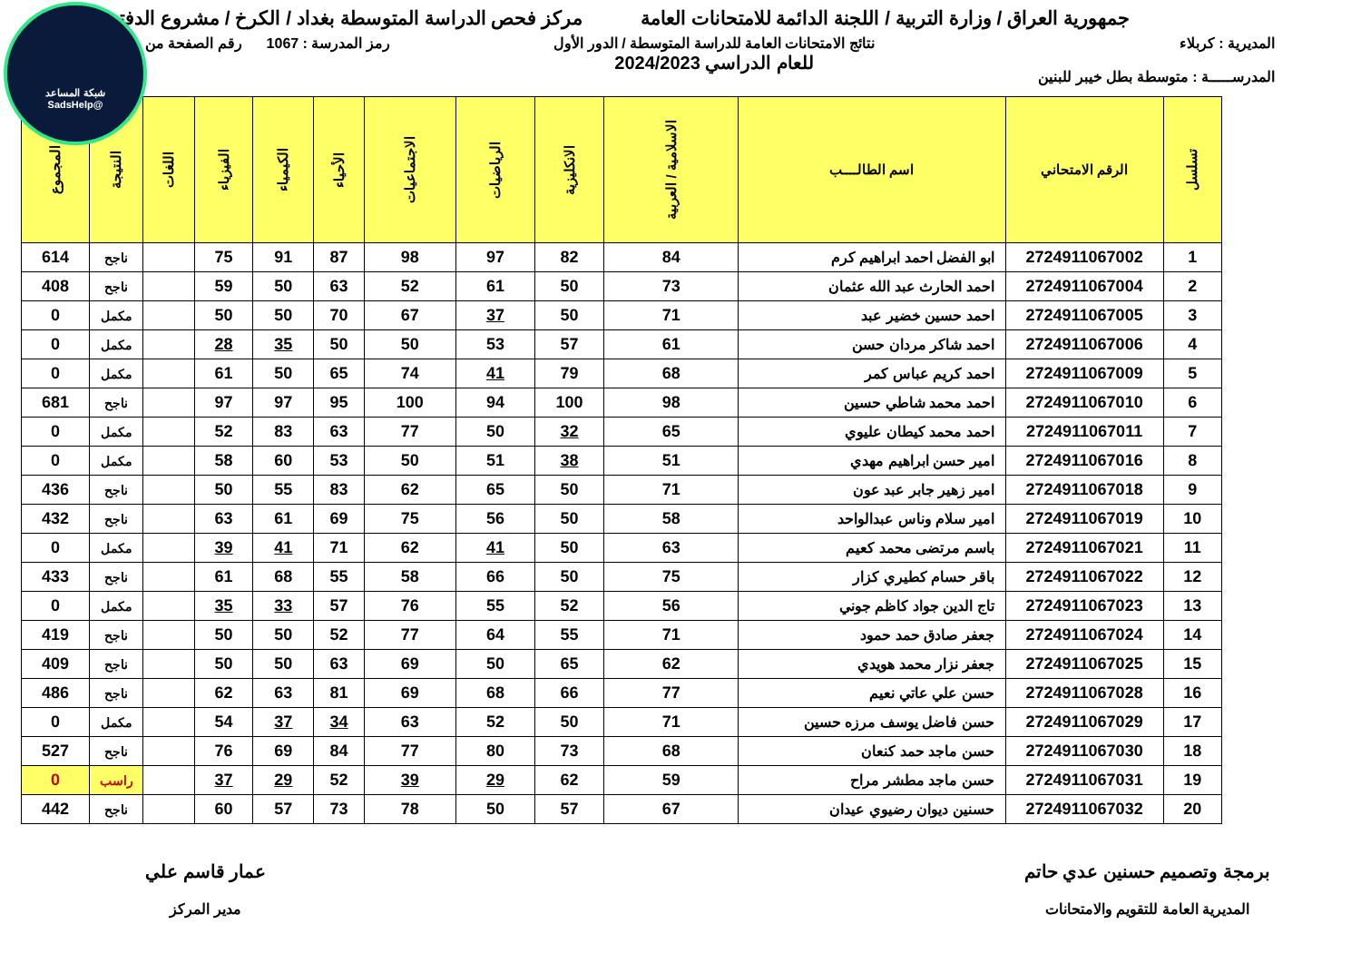شبكة المساعد
@SadsHelp
جمهورية العراق / وزارة التربية / اللجنة الدائمة للامتحانات العامة
مركز فحص الدراسة المتوسطة بغداد / الكرخ / مشروع الدفتر
المديرية : كربلاء
المدرســـــة : متوسطة بطل خيبر للبنين
نتائج الامتحانات العامة للدراسة المتوسطة / الدور الأول
للعام الدراسي 2024/2023
رمز المدرسة : 1067 رقم الصفحة من
| تسلسل | الرقم الامتحاني | اسم الطالــــب | الاسلامية / العربية | الانكليزية | الرياضيات | الاجتماعيات | الأحياء | الكيمياء | الفيزياء | اللغات | النتيجة | المجموع |
| --- | --- | --- | --- | --- | --- | --- | --- | --- | --- | --- | --- | --- |
| 1 | 2724911067002 | ابو الفضل احمد ابراهيم كرم | 84 | 82 | 97 | 98 | 87 | 91 | 75 | | ناجح | 614 |
| 2 | 2724911067004 | احمد الحارث عبد الله عثمان | 73 | 50 | 61 | 52 | 63 | 50 | 59 | | ناجح | 408 |
| 3 | 2724911067005 | احمد حسين خضير عبد | 71 | 50 | 37 | 67 | 70 | 50 | 50 | | مكمل | 0 |
| 4 | 2724911067006 | احمد شاكر مردان حسن | 61 | 57 | 53 | 50 | 50 | 35 | 28 | | مكمل | 0 |
| 5 | 2724911067009 | احمد كريم عباس كمر | 68 | 79 | 41 | 74 | 65 | 50 | 61 | | مكمل | 0 |
| 6 | 2724911067010 | احمد محمد شاطي حسين | 98 | 100 | 94 | 100 | 95 | 97 | 97 | | ناجح | 681 |
| 7 | 2724911067011 | احمد محمد كيطان عليوي | 65 | 32 | 50 | 77 | 63 | 83 | 52 | | مكمل | 0 |
| 8 | 2724911067016 | امير حسن ابراهيم مهدي | 51 | 38 | 51 | 50 | 53 | 60 | 58 | | مكمل | 0 |
| 9 | 2724911067018 | امير زهير جابر عبد عون | 71 | 50 | 65 | 62 | 83 | 55 | 50 | | ناجح | 436 |
| 10 | 2724911067019 | امير سلام وناس عبدالواحد | 58 | 50 | 56 | 75 | 69 | 61 | 63 | | ناجح | 432 |
| 11 | 2724911067021 | باسم مرتضى محمد كعيم | 63 | 50 | 41 | 62 | 71 | 41 | 39 | | مكمل | 0 |
| 12 | 2724911067022 | باقر حسام كطيري كزار | 75 | 50 | 66 | 58 | 55 | 68 | 61 | | ناجح | 433 |
| 13 | 2724911067023 | تاج الدين جواد كاظم جوني | 56 | 52 | 55 | 76 | 57 | 33 | 35 | | مكمل | 0 |
| 14 | 2724911067024 | جعفر صادق حمد حمود | 71 | 55 | 64 | 77 | 52 | 50 | 50 | | ناجح | 419 |
| 15 | 2724911067025 | جعفر نزار محمد هويدي | 62 | 65 | 50 | 69 | 63 | 50 | 50 | | ناجح | 409 |
| 16 | 2724911067028 | حسن علي عاتي نعيم | 77 | 66 | 68 | 69 | 81 | 63 | 62 | | ناجح | 486 |
| 17 | 2724911067029 | حسن فاضل يوسف مرزه حسين | 71 | 50 | 52 | 63 | 34 | 37 | 54 | | مكمل | 0 |
| 18 | 2724911067030 | حسن ماجد حمد كنعان | 68 | 73 | 80 | 77 | 84 | 69 | 76 | | ناجح | 527 |
| 19 | 2724911067031 | حسن ماجد مطشر مراح | 59 | 62 | 29 | 39 | 52 | 29 | 37 | | راسب | 0 |
| 20 | 2724911067032 | حسنين ديوان رضيوي عيدان | 67 | 57 | 50 | 78 | 73 | 57 | 60 | | ناجح | 442 |
برمجة وتصميم حسنين عدي حاتم
المديرية العامة للتقويم والامتحانات
عمار قاسم علي
مدير المركز